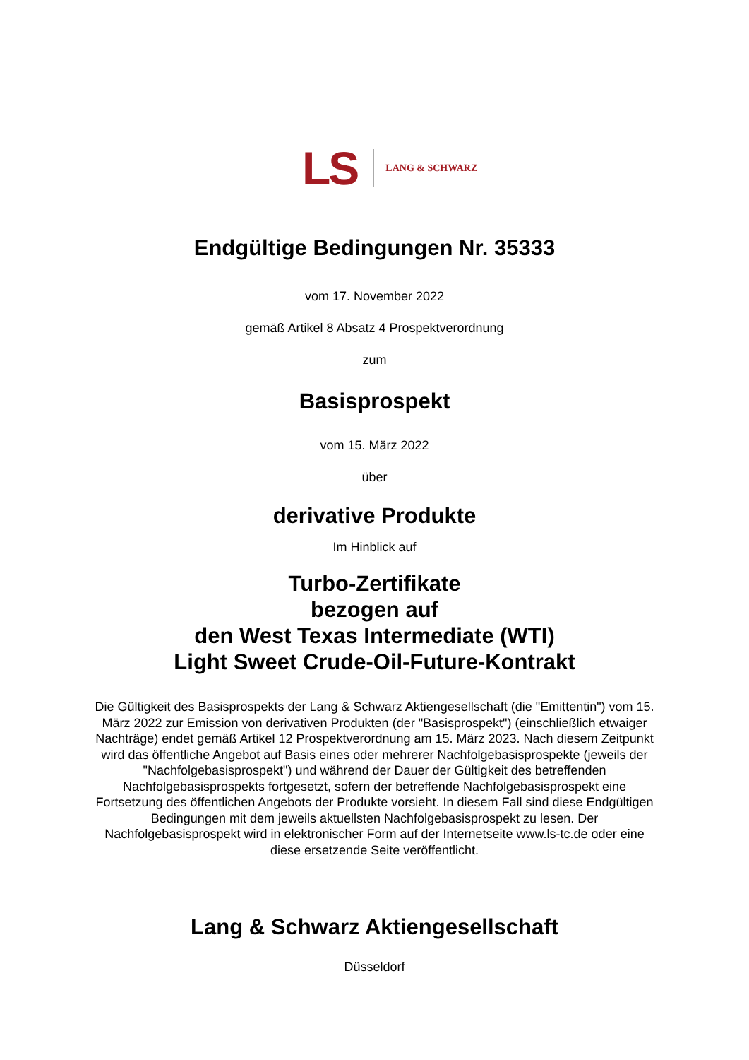LS LANG & SCHWARZ
Endgültige Bedingungen Nr. 35333
vom 17. November 2022
gemäß Artikel 8 Absatz 4 Prospektverordnung
zum
Basisprospekt
vom 15. März 2022
über
derivative Produkte
Im Hinblick auf
Turbo-Zertifikate
bezogen auf
den West Texas Intermediate (WTI)
Light Sweet Crude-Oil-Future-Kontrakt
Die Gültigkeit des Basisprospekts der Lang & Schwarz Aktiengesellschaft (die "Emittentin") vom 15. März 2022 zur Emission von derivativen Produkten (der "Basisprospekt") (einschließlich etwaiger Nachträge) endet gemäß Artikel 12 Prospektverordnung am 15. März 2023. Nach diesem Zeitpunkt wird das öffentliche Angebot auf Basis eines oder mehrerer Nachfolgebasisprospekte (jeweils der "Nachfolgebasisprospekt") und während der Dauer der Gültigkeit des betreffenden Nachfolgebasisprospekts fortgesetzt, sofern der betreffende Nachfolgebasisprospekt eine Fortsetzung des öffentlichen Angebots der Produkte vorsieht. In diesem Fall sind diese Endgültigen Bedingungen mit dem jeweils aktuellsten Nachfolgebasisprospekt zu lesen. Der Nachfolgebasisprospekt wird in elektronischer Form auf der Internetseite www.ls-tc.de oder eine diese ersetzende Seite veröffentlicht.
Lang & Schwarz Aktiengesellschaft
Düsseldorf